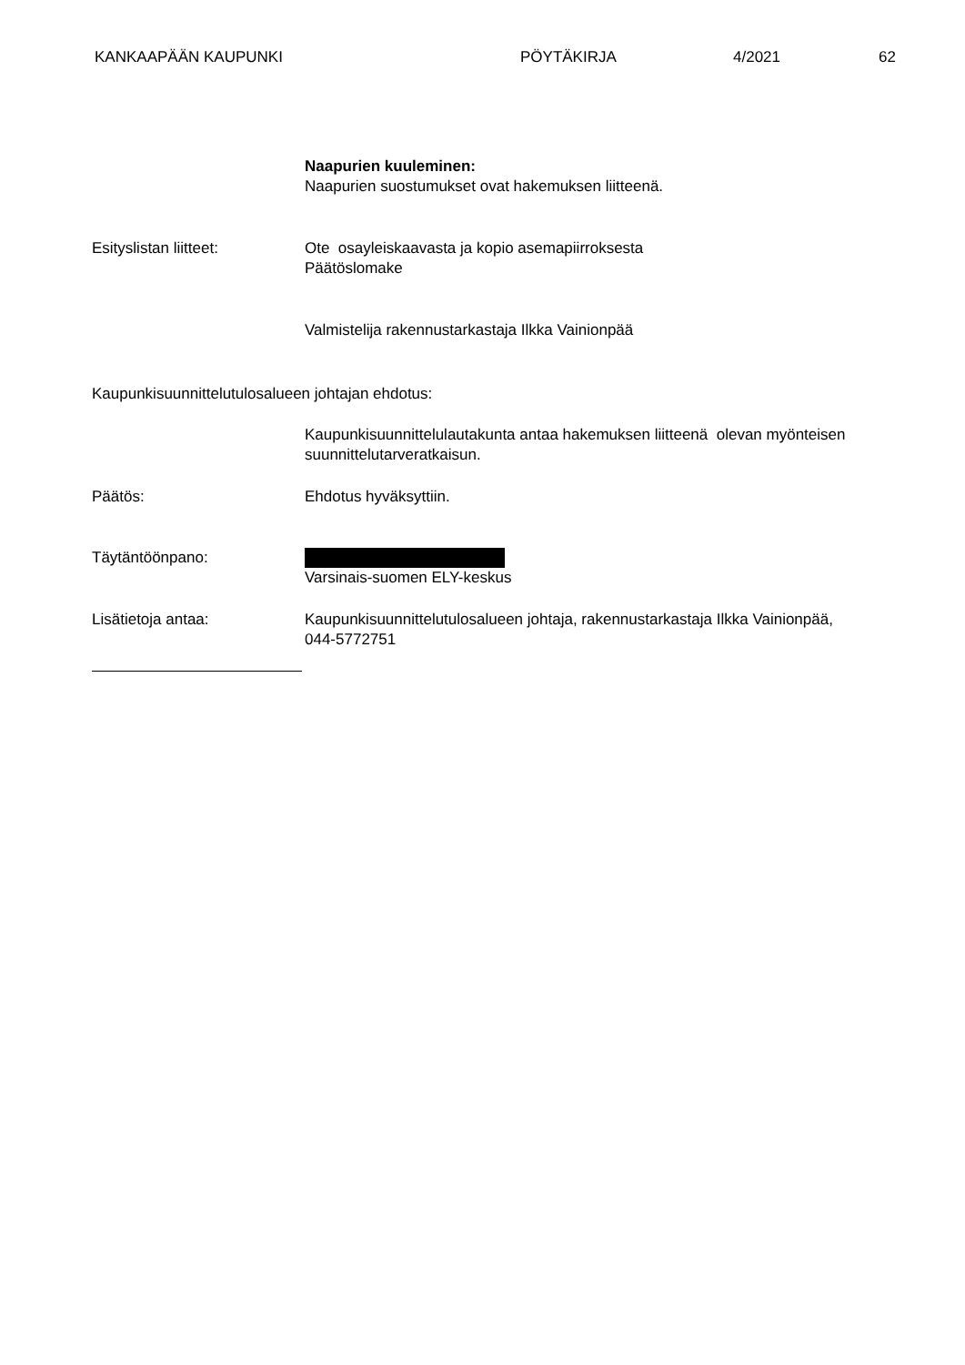KANKAAPÄÄN KAUPUNKI PÖYTÄKIRJA 4/2021 62
Naapurien kuuleminen:
Naapurien suostumukset ovat hakemuksen liitteenä.
Esityslistan liitteet: Ote osayleiskaavasta ja kopio asemapiirroksesta
Päätöslomake
Valmistelija rakennustarkastaja Ilkka Vainionpää
Kaupunkisuunnittelutulosalueen johtajan ehdotus:
Kaupunkisuunnittelulautakunta antaa hakemuksen liitteenä olevan myönteisen suunnittelutarveratkaisun.
Päätös: Ehdotus hyväksyttiin.
Täytäntöönpano: Varsinais-suomen ELY-keskus
Lisätietoja antaa: Kaupunkisuunnittelutulosalueen johtaja, rakennustarkastaja Ilkka Vainionpää, 044-5772751